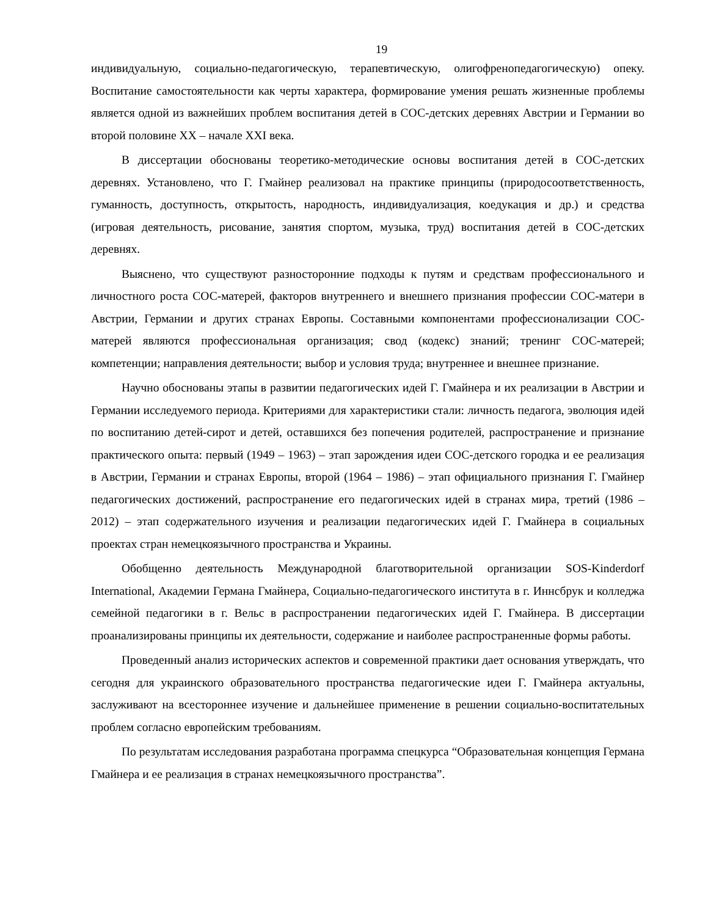19
индивидуальную, социально-педагогическую, терапевтическую, олигофренопедагогическую) опеку. Воспитание самостоятельности как черты характера, формирование умения решать жизненные проблемы является одной из важнейших проблем воспитания детей в СОС-детских деревнях Австрии и Германии во второй половине XX – начале XXI века.
В диссертации обоснованы теоретико-методические основы воспитания детей в СОС-детских деревнях. Установлено, что Г. Гмайнер реализовал на практике принципы (природосоответственность, гуманность, доступность, открытость, народность, индивидуализация, коедукация и др.) и средства (игровая деятельность, рисование, занятия спортом, музыка, труд) воспитания детей в СОС-детских деревнях.
Выяснено, что существуют разносторонние подходы к путям и средствам профессионального и личностного роста СОС-матерей, факторов внутреннего и внешнего признания профессии СОС-матери в Австрии, Германии и других странах Европы. Составными компонентами профессионализации СОС-матерей являются профессиональная организация; свод (кодекс) знаний; тренинг СОС-матерей; компетенции; направления деятельности; выбор и условия труда; внутреннее и внешнее признание.
Научно обоснованы этапы в развитии педагогических идей Г. Гмайнера и их реализации в Австрии и Германии исследуемого периода. Критериями для характеристики стали: личность педагога, эволюция идей по воспитанию детей-сирот и детей, оставшихся без попечения родителей, распространение и признание практического опыта: первый (1949 – 1963) – этап зарождения идеи СОС-детского городка и ее реализация в Австрии, Германии и странах Европы, второй (1964 – 1986) – этап официального признания Г. Гмайнер педагогических достижений, распространение его педагогических идей в странах мира, третий (1986 – 2012) – этап содержательного изучения и реализации педагогических идей Г. Гмайнера в социальных проектах стран немецкоязычного пространства и Украины.
Обобщенно деятельность Международной благотворительной организации SOS-Kinderdorf International, Академии Германа Гмайнера, Социально-педагогического института в г. Иннсбрук и колледжа семейной педагогики в г. Вельс в распространении педагогических идей Г. Гмайнера. В диссертации проанализированы принципы их деятельности, содержание и наиболее распространенные формы работы.
Проведенный анализ исторических аспектов и современной практики дает основания утверждать, что сегодня для украинского образовательного пространства педагогические идеи Г. Гмайнера актуальны, заслуживают на всестороннее изучение и дальнейшее применение в решении социально-воспитательных проблем согласно европейским требованиям.
По результатам исследования разработана программа спецкурса “Образовательная концепция Германа Гмайнера и ее реализация в странах немецкоязычного пространства”.